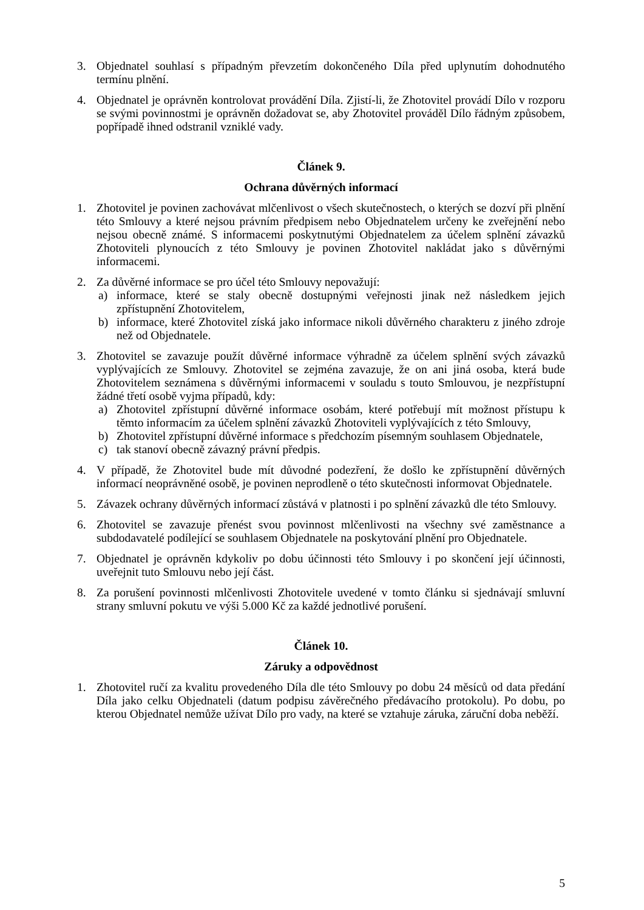3. Objednatel souhlasí s případným převzetím dokončeného Díla před uplynutím dohodnutého termínu plnění.
4. Objednatel je oprávněn kontrolovat provádění Díla. Zjistí-li, že Zhotovitel provádí Dílo v rozporu se svými povinnostmi je oprávněn dožadovat se, aby Zhotovitel prováděl Dílo řádným způsobem, popřípadě ihned odstranil vzniklé vady.
Článek 9.
Ochrana důvěrných informací
1. Zhotovitel je povinen zachovávat mlčenlivost o všech skutečnostech, o kterých se dozví při plnění této Smlouvy a které nejsou právním předpisem nebo Objednatelem určeny ke zveřejnění nebo nejsou obecně známé. S informacemi poskytnutými Objednatelem za účelem splnění závazků Zhotoviteli plynoucích z této Smlouvy je povinen Zhotovitel nakládat jako s důvěrnými informacemi.
2. Za důvěrné informace se pro účel této Smlouvy nepovažují:
a) informace, které se staly obecně dostupnými veřejnosti jinak než následkem jejich zpřístupnění Zhotovitelem,
b) informace, které Zhotovitel získá jako informace nikoli důvěrného charakteru z jiného zdroje než od Objednatele.
3. Zhotovitel se zavazuje použít důvěrné informace výhradně za účelem splnění svých závazků vyplývajících ze Smlouvy. Zhotovitel se zejména zavazuje, že on ani jiná osoba, která bude Zhotovitelem seznámena s důvěrnými informacemi v souladu s touto Smlouvou, je nezpřístupní žádné třetí osobě vyjma případů, kdy:
a) Zhotovitel zpřístupní důvěrné informace osobám, které potřebují mít možnost přístupu k těmto informacím za účelem splnění závazků Zhotoviteli vyplývajících z této Smlouvy,
b) Zhotovitel zpřístupní důvěrné informace s předchozím písemným souhlasem Objednatele,
c) tak stanoví obecně závazný právní předpis.
4. V případě, že Zhotovitel bude mít důvodné podezření, že došlo ke zpřístupnění důvěrných informací neoprávněné osobě, je povinen neprodleně o této skutečnosti informovat Objednatele.
5. Závazek ochrany důvěrných informací zůstává v platnosti i po splnění závazků dle této Smlouvy.
6. Zhotovitel se zavazuje přenést svou povinnost mlčenlivosti na všechny své zaměstnance a subdodavatelé podílející se souhlasem Objednatele na poskytování plnění pro Objednatele.
7. Objednatel je oprávněn kdykoliv po dobu účinnosti této Smlouvy i po skončení její účinnosti, uveřejnit tuto Smlouvu nebo její část.
8. Za porušení povinnosti mlčenlivosti Zhotovitele uvedené v tomto článku si sjednávají smluvní strany smluvní pokutu ve výši 5.000 Kč za každé jednotlivé porušení.
Článek 10.
Záruky a odpovědnost
1. Zhotovitel ručí za kvalitu provedeného Díla dle této Smlouvy po dobu 24 měsíců od data předání Díla jako celku Objednateli (datum podpisu závěrečného předávacího protokolu). Po dobu, po kterou Objednatel nemůže užívat Dílo pro vady, na které se vztahuje záruka, záruční doba neběží.
5